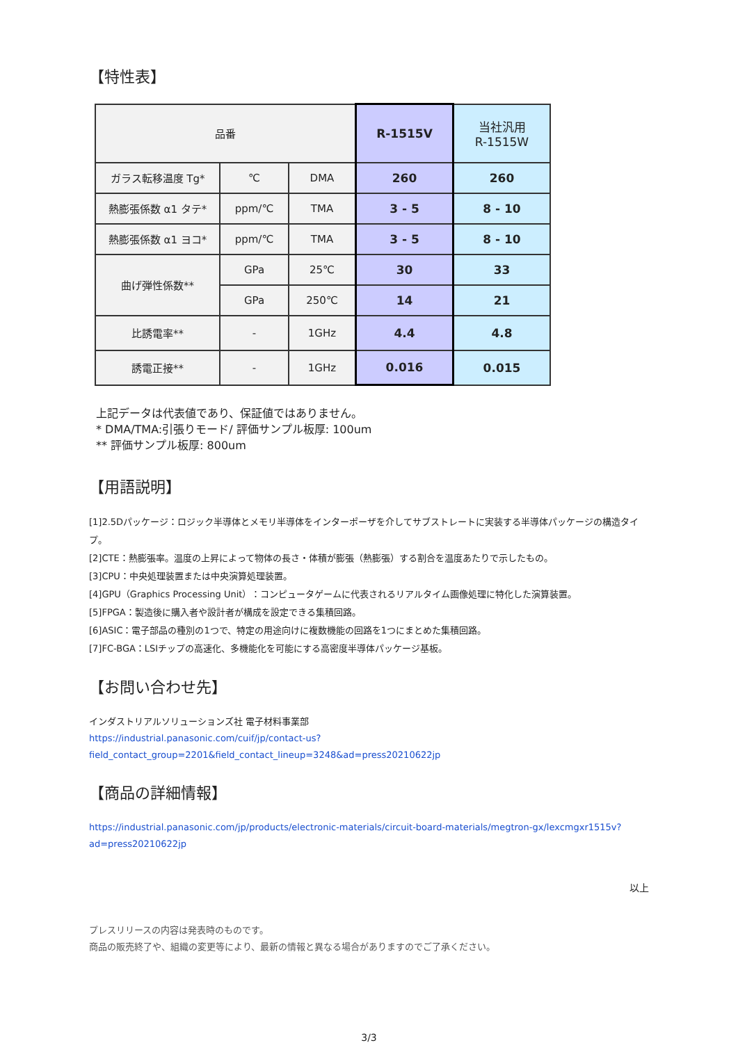【特性表】
| 品番 | | | R-1515V | 当社汎用 R-1515W |
| ガラス転移温度 Tg* | ℃ | DMA | 260 | 260 |
| 熱膨張係数 α1 タテ* | ppm/℃ | TMA | 3 - 5 | 8 - 10 |
| 熱膨張係数 α1 ヨコ* | ppm/℃ | TMA | 3 - 5 | 8 - 10 |
| 曲げ弾性係数** | GPa | 25℃ | 30 | 33 |
| | GPa | 250℃ | 14 | 21 |
| 比誘電率** | - | 1GHz | 4.4 | 4.8 |
| 誘電正接** | - | 1GHz | 0.016 | 0.015 |
上記データは代表値であり、保証値ではありません。
* DMA/TMA:引張りモード/ 評価サンプル板厚: 100um
** 評価サンプル板厚: 800um
【用語説明】
[1]2.5Dパッケージ：ロジック半導体とメモリ半導体をインターポーザを介してサブストレートに実装する半導体パッケージの構造タイプ。
[2]CTE：熱膨張率。温度の上昇によって物体の長さ・体積が膨張（熱膨張）する割合を温度あたりで示したもの。
[3]CPU：中央処理装置または中央演算処理装置。
[4]GPU（Graphics Processing Unit）：コンピュータゲームに代表されるリアルタイム画像処理に特化した演算装置。
[5]FPGA：製造後に購入者や設計者が構成を設定できる集積回路。
[6]ASIC：電子部品の種別の1つで、特定の用途向けに複数機能の回路を1つにまとめた集積回路。
[7]FC-BGA：LSIチップの高速化、多機能化を可能にする高密度半導体パッケージ基板。
【お問い合わせ先】
インダストリアルソリューションズ社 電子材料事業部
https://industrial.panasonic.com/cuif/jp/contact-us?
field_contact_group=2201&field_contact_lineup=3248&ad=press20210622jp
【商品の詳細情報】
https://industrial.panasonic.com/jp/products/electronic-materials/circuit-board-materials/megtron-gx/lexcmgxr1515v?
ad=press20210622jp
以上
プレスリリースの内容は発表時のものです。
商品の販売終了や、組織の変更等により、最新の情報と異なる場合がありますのでご了承ください。
3/3